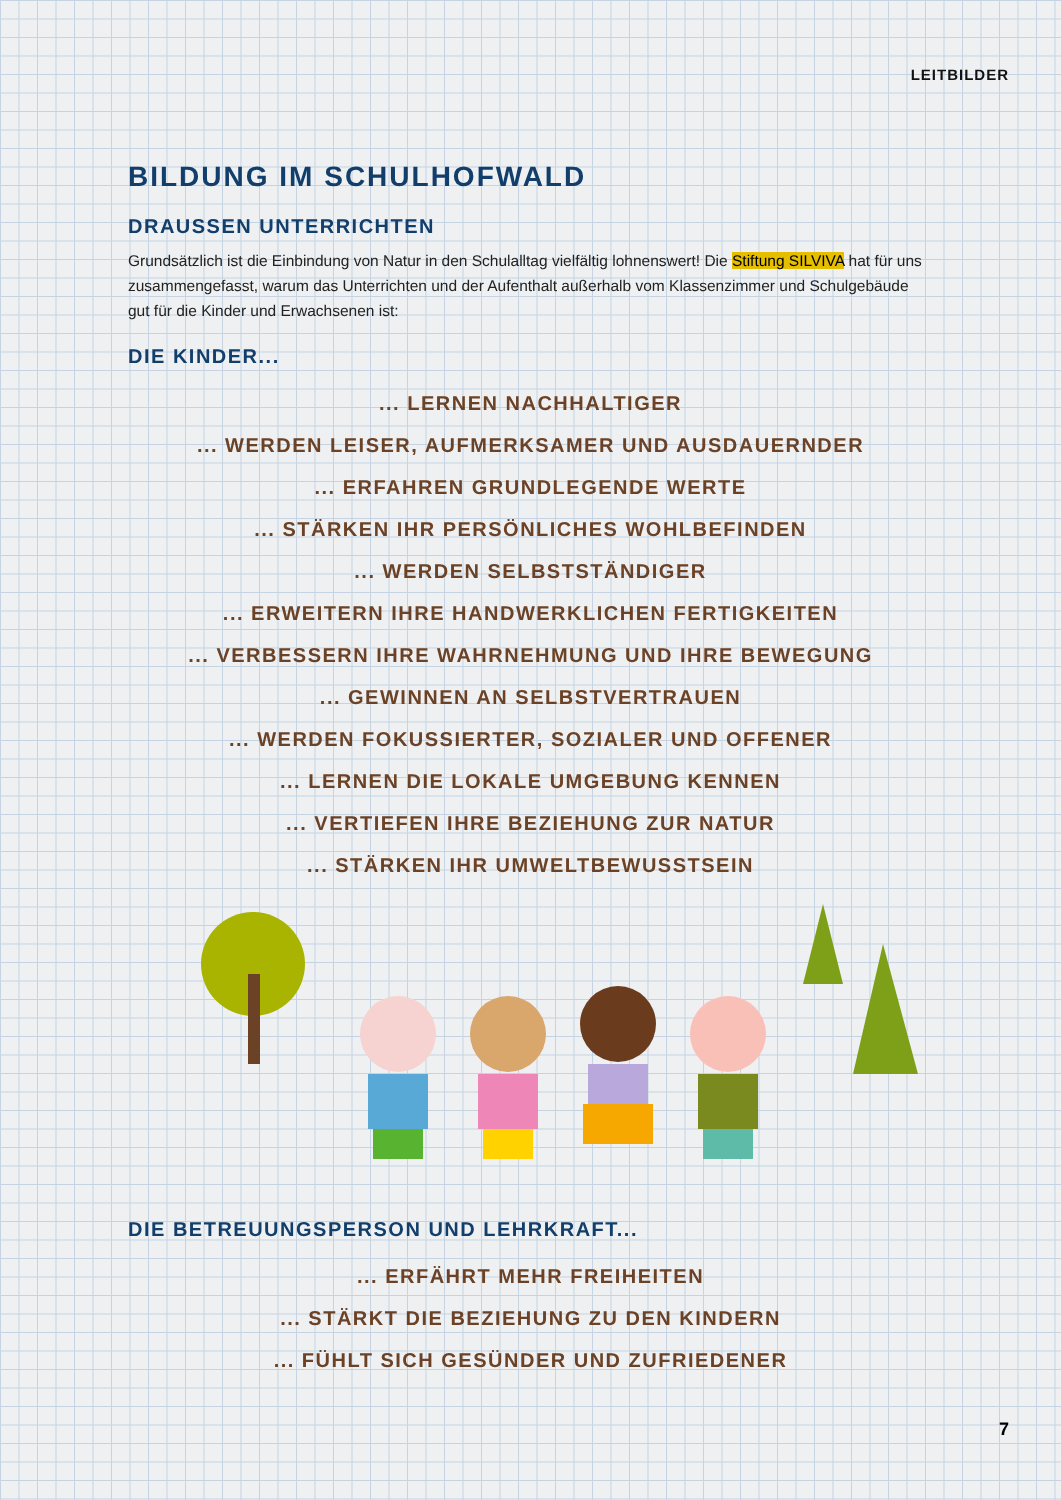LEITBILDER
BILDUNG IM SCHULHOFWALD
DRAUSSEN UNTERRICHTEN
Grundsätzlich ist die Einbindung von Natur in den Schulalltag vielfältig lohnenswert! Die Stiftung SILVIVA hat für uns zusammengefasst, warum das Unterrichten und der Aufenthalt außerhalb vom Klassenzimmer und Schulgebäude gut für die Kinder und Erwachsenen ist:
DIE KINDER...
... LERNEN NACHHALTIGER
... WERDEN LEISER, AUFMERKSAMER UND AUSDAUERNDER
... ERFAHREN GRUNDLEGENDE WERTE
... STÄRKEN IHR PERSÖNLICHES WOHLBEFINDEN
... WERDEN SELBSTSTÄNDIGER
... ERWEITERN IHRE HANDWERKLICHEN FERTIGKEITEN
... VERBESSERN IHRE WAHRNEHMUNG UND IHRE BEWEGUNG
... GEWINNEN AN SELBSTVERTRAUEN
... WERDEN FOKUSSIERTER, SOZIALER UND OFFENER
... LERNEN DIE LOKALE UMGEBUNG KENNEN
... VERTIEFEN IHRE BEZIEHUNG ZUR NATUR
... STÄRKEN IHR UMWELTBEWUSSTSEIN
DIE BETREUUNGSPERSON UND LEHRKRAFT...
... ERFÄHRT MEHR FREIHEITEN
... STÄRKT DIE BEZIEHUNG ZU DEN KINDERN
... FÜHLT SICH GESÜNDER UND ZUFRIEDENER
7